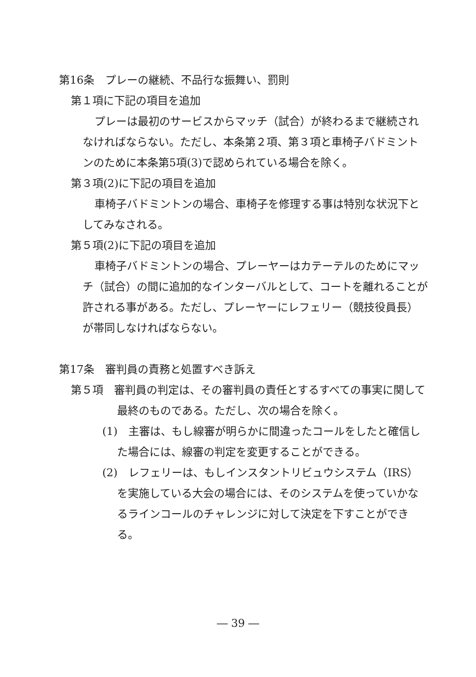第16条　プレーの継続、不品行な振舞い、罰則
第１項に下記の項目を追加
プレーは最初のサービスからマッチ（試合）が終わるまで継続されなければならない。ただし、本条第２項、第３項と車椅子バドミントンのために本条第5項(3)で認められている場合を除く。
第３項(2)に下記の項目を追加
車椅子バドミントンの場合、車椅子を修理する事は特別な状況下としてみなされる。
第５項(2)に下記の項目を追加
車椅子バドミントンの場合、プレーヤーはカテーテルのためにマッチ（試合）の間に追加的なインターバルとして、コートを離れることが許される事がある。ただし、プレーヤーにレフェリー（競技役員長）が帯同しなければならない。
第17条　審判員の責務と処置すべき訴え
第５項　審判員の判定は、その審判員の責任とするすべての事実に関して最終のものである。ただし、次の場合を除く。
(1)　主審は、もし線審が明らかに間違ったコールをしたと確信した場合には、線審の判定を変更することができる。
(2)　レフェリーは、もしインスタントリビュウシステム（IRS）を実施している大会の場合には、そのシステムを使っていかなるラインコールのチャレンジに対して決定を下すことができる。
― 39 ―